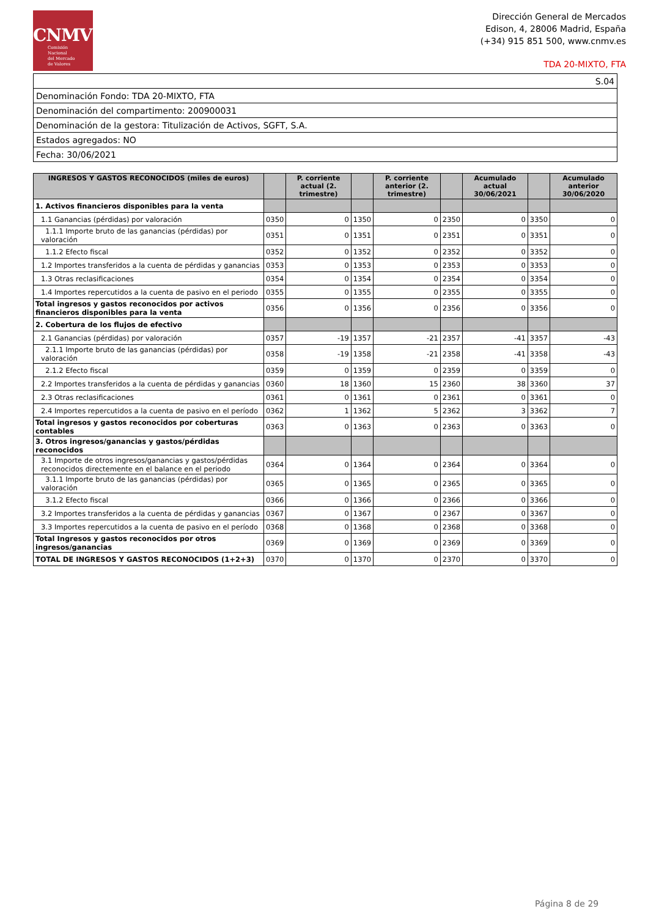CNMV
Comisión
Nacional
del Mercado
de Valores
Dirección General de Mercados
Edison, 4, 28006 Madrid, España
(+34) 915 851 500, www.cnmv.es
TDA 20-MIXTO, FTA
| S.04 |
| Denominación Fondo: TDA 20-MIXTO, FTA |
| Denominación del compartimento: 200900031 |
| Denominación de la gestora: Titulización de Activos, SGFT, S.A. |
| Estados agregados: NO |
| Fecha: 30/06/2021 |
| INGRESOS Y GASTOS RECONOCIDOS (miles de euros) | | P. corriente actual (2. trimestre) | | P. corriente anterior (2. trimestre) | | Acumulado actual 30/06/2021 | | Acumulado anterior 30/06/2020 |
| --- | --- | --- | --- | --- | --- | --- | --- | --- |
| 1. Activos financieros disponibles para la venta | | | | | | | | |
| 1.1 Ganancias (pérdidas) por valoración | 0350 | 0 | 1350 | 0 | 2350 | 0 | 3350 | 0 |
| 1.1.1 Importe bruto de las ganancias (pérdidas) por valoración | 0351 | 0 | 1351 | 0 | 2351 | 0 | 3351 | 0 |
| 1.1.2 Efecto fiscal | 0352 | 0 | 1352 | 0 | 2352 | 0 | 3352 | 0 |
| 1.2 Importes transferidos a la cuenta de pérdidas y ganancias | 0353 | 0 | 1353 | 0 | 2353 | 0 | 3353 | 0 |
| 1.3 Otras reclasificaciones | 0354 | 0 | 1354 | 0 | 2354 | 0 | 3354 | 0 |
| 1.4 Importes repercutidos a la cuenta de pasivo en el periodo | 0355 | 0 | 1355 | 0 | 2355 | 0 | 3355 | 0 |
| Total ingresos y gastos reconocidos por activos financieros disponibles para la venta | 0356 | 0 | 1356 | 0 | 2356 | 0 | 3356 | 0 |
| 2. Cobertura de los flujos de efectivo | | | | | | | | |
| 2.1 Ganancias (pérdidas) por valoración | 0357 | -19 | 1357 | -21 | 2357 | -41 | 3357 | -43 |
| 2.1.1 Importe bruto de las ganancias (pérdidas) por valoración | 0358 | -19 | 1358 | -21 | 2358 | -41 | 3358 | -43 |
| 2.1.2 Efecto fiscal | 0359 | 0 | 1359 | 0 | 2359 | 0 | 3359 | 0 |
| 2.2 Importes transferidos a la cuenta de pérdidas y ganancias | 0360 | 18 | 1360 | 15 | 2360 | 38 | 3360 | 37 |
| 2.3 Otras reclasificaciones | 0361 | 0 | 1361 | 0 | 2361 | 0 | 3361 | 0 |
| 2.4 Importes repercutidos a la cuenta de pasivo en el período | 0362 | 1 | 1362 | 5 | 2362 | 3 | 3362 | 7 |
| Total ingresos y gastos reconocidos por coberturas contables | 0363 | 0 | 1363 | 0 | 2363 | 0 | 3363 | 0 |
| 3. Otros ingresos/ganancias y gastos/pérdidas reconocidos | | | | | | | | |
| 3.1 Importe de otros ingresos/ganancias y gastos/pérdidas reconocidos directemente en el balance en el periodo | 0364 | 0 | 1364 | 0 | 2364 | 0 | 3364 | 0 |
| 3.1.1 Importe bruto de las ganancias (pérdidas) por valoración | 0365 | 0 | 1365 | 0 | 2365 | 0 | 3365 | 0 |
| 3.1.2 Efecto fiscal | 0366 | 0 | 1366 | 0 | 2366 | 0 | 3366 | 0 |
| 3.2 Importes transferidos a la cuenta de pérdidas y ganancias | 0367 | 0 | 1367 | 0 | 2367 | 0 | 3367 | 0 |
| 3.3 Importes repercutidos a la cuenta de pasivo en el período | 0368 | 0 | 1368 | 0 | 2368 | 0 | 3368 | 0 |
| Total Ingresos y gastos reconocidos por otros ingresos/ganancias | 0369 | 0 | 1369 | 0 | 2369 | 0 | 3369 | 0 |
| TOTAL DE INGRESOS Y GASTOS RECONOCIDOS (1+2+3) | 0370 | 0 | 1370 | 0 | 2370 | 0 | 3370 | 0 |
Página 8 de 29